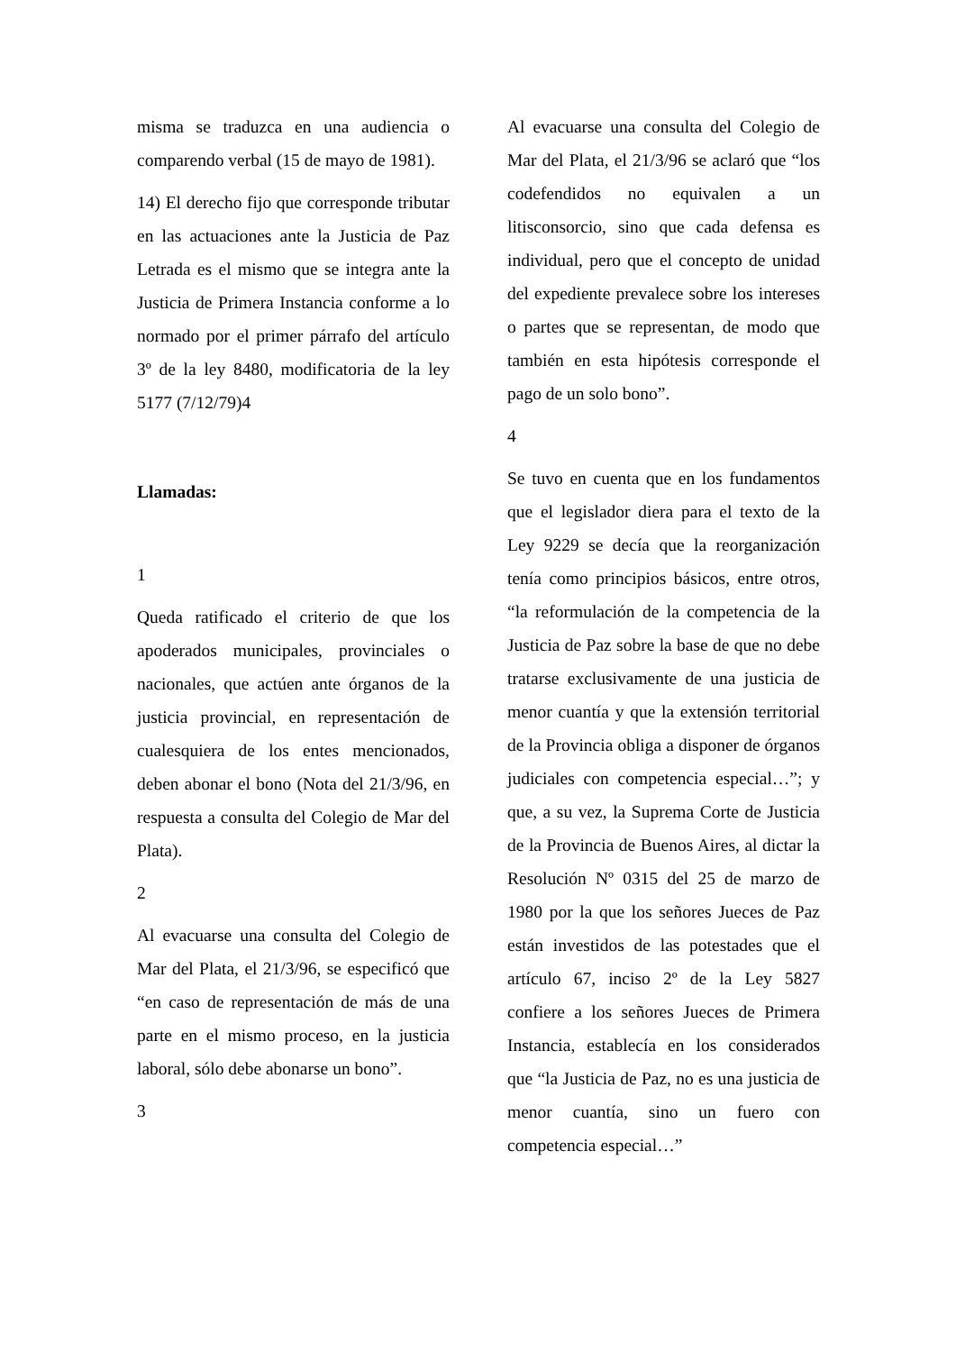misma se traduzca en una audiencia o comparendo verbal (15 de mayo de 1981).
14) El derecho fijo que corresponde tributar en las actuaciones ante la Justicia de Paz Letrada es el mismo que se integra ante la Justicia de Primera Instancia conforme a lo normado por el primer párrafo del artículo 3º de la ley 8480, modificatoria de la ley 5177 (7/12/79)4
Llamadas:
1
Queda ratificado el criterio de que los apoderados municipales, provinciales o nacionales, que actúen ante órganos de la justicia provincial, en representación de cualesquiera de los entes mencionados, deben abonar el bono (Nota del 21/3/96, en respuesta a consulta del Colegio de Mar del Plata).
2
Al evacuarse una consulta del Colegio de Mar del Plata, el 21/3/96, se especificó que “en caso de representación de más de una parte en el mismo proceso, en la justicia laboral, sólo debe abonarse un bono”.
3
Al evacuarse una consulta del Colegio de Mar del Plata, el 21/3/96 se aclaró que “los codefendidos no equivalen a un litisconsorcio, sino que cada defensa es individual, pero que el concepto de unidad del expediente prevalece sobre los intereses o partes que se representan, de modo que también en esta hipótesis corresponde el pago de un solo bono”.
4
Se tuvo en cuenta que en los fundamentos que el legislador diera para el texto de la Ley 9229 se decía que la reorganización tenía como principios básicos, entre otros, “la reformulación de la competencia de la Justicia de Paz sobre la base de que no debe tratarse exclusivamente de una justicia de menor cuantía y que la extensión territorial de la Provincia obliga a disponer de órganos judiciales con competencia especial…”; y que, a su vez, la Suprema Corte de Justicia de la Provincia de Buenos Aires, al dictar la Resolución Nº 0315 del 25 de marzo de 1980 por la que los señores Jueces de Paz están investidos de las potestades que el artículo 67, inciso 2º de la Ley 5827 confiere a los señores Jueces de Primera Instancia, establecía en los considerados que “la Justicia de Paz, no es una justicia de menor cuantía, sino un fuero con competencia especial…”